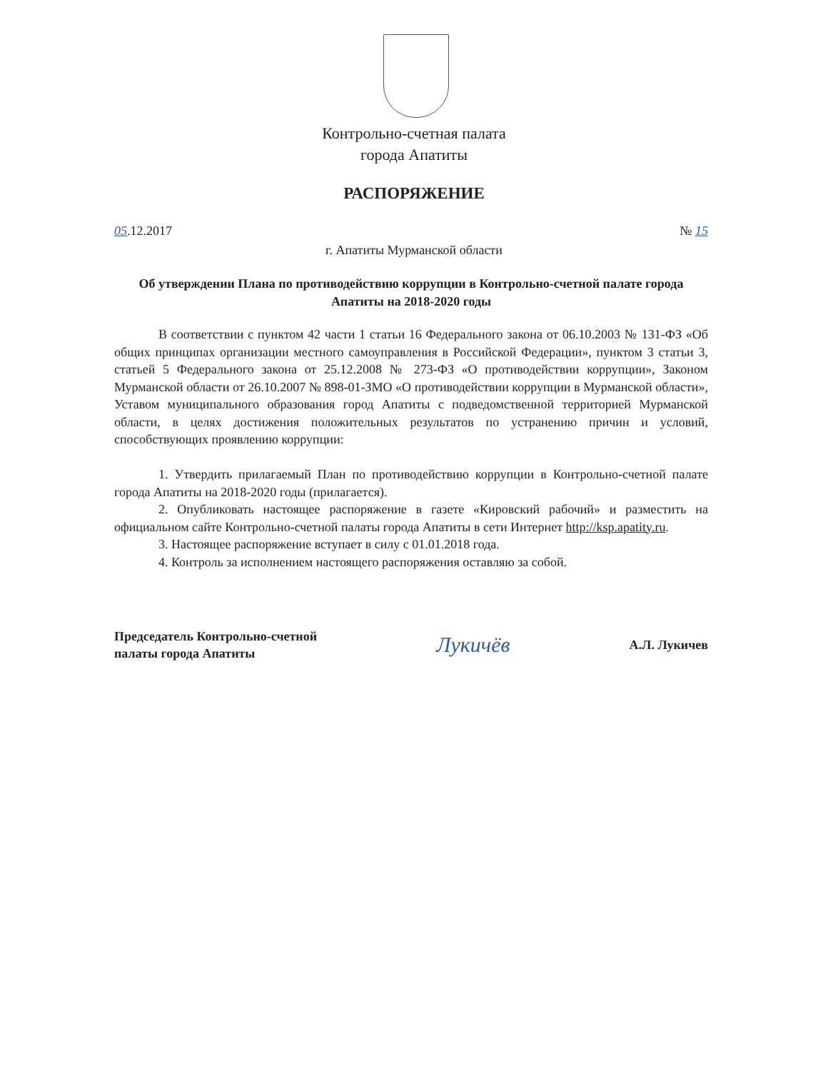Контрольно-счетная палата
города Апатиты
РАСПОРЯЖЕНИЕ
05.12.2017 № 15
г. Апатиты Мурманской области
Об утверждении Плана по противодействию коррупции в Контрольно-счетной палате города Апатиты на 2018-2020 годы
В соответствии с пунктом 42 части 1 статьи 16 Федерального закона от 06.10.2003 № 131-ФЗ «Об общих принципах организации местного самоуправления в Российской Федерации», пунктом 3 статьи 3, статьей 5 Федерального закона от 25.12.2008 № 273-ФЗ «О противодействии коррупции», Законом Мурманской области от 26.10.2007 № 898-01-ЗМО «О противодействии коррупции в Мурманской области», Уставом муниципального образования город Апатиты с подведомственной территорией Мурманской области, в целях достижения положительных результатов по устранению причин и условий, способствующих проявлению коррупции:
1. Утвердить прилагаемый План по противодействию коррупции в Контрольно-счетной палате города Апатиты на 2018-2020 годы (прилагается).
2. Опубликовать настоящее распоряжение в газете «Кировский рабочий» и разместить на официальном сайте Контрольно-счетной палаты города Апатиты в сети Интернет http://ksp.apatity.ru.
3. Настоящее распоряжение вступает в силу с 01.01.2018 года.
4. Контроль за исполнением настоящего распоряжения оставляю за собой.
Председатель Контрольно-счетной
палаты города Апатиты Лукичёв А.Л. Лукичев